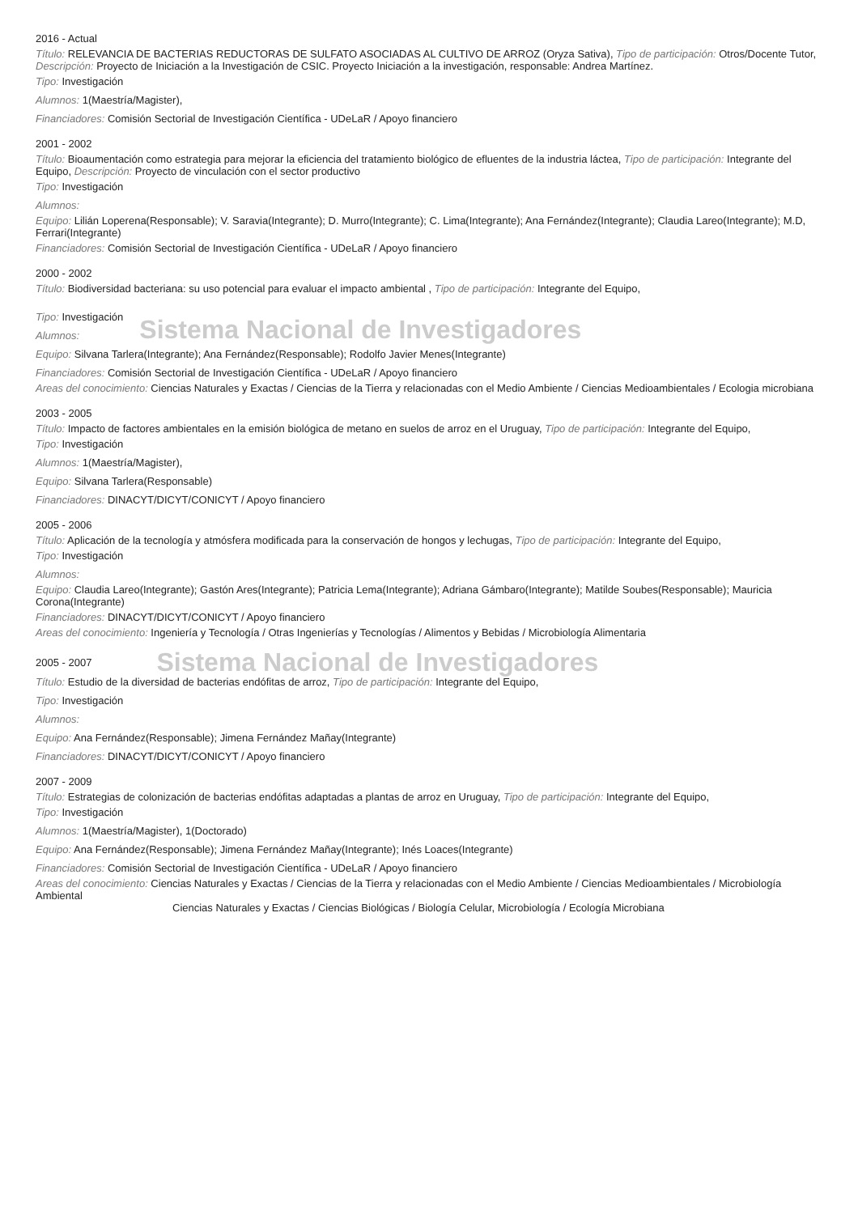2016 - Actual
Título: RELEVANCIA DE BACTERIAS REDUCTORAS DE SULFATO ASOCIADAS AL CULTIVO DE ARROZ (Oryza Sativa), Tipo de participación: Otros/Docente Tutor, Descripción: Proyecto de Iniciación a la Investigación de CSIC. Proyecto Iniciación a la investigación, responsable: Andrea Martínez.
Tipo: Investigación
Alumnos: 1(Maestría/Magister),
Financiadores: Comisión Sectorial de Investigación Científica - UDeLaR / Apoyo financiero
2001 - 2002
Título: Bioaumentación como estrategia para mejorar la eficiencia del tratamiento biológico de efluentes de la industria láctea, Tipo de participación: Integrante del Equipo, Descripción: Proyecto de vinculación con el sector productivo
Tipo: Investigación
Alumnos:
Equipo: Lilián Loperena(Responsable); V. Saravia(Integrante); D. Murro(Integrante); C. Lima(Integrante); Ana Fernández(Integrante); Claudia Lareo(Integrante); M.D, Ferrari(Integrante)
Financiadores: Comisión Sectorial de Investigación Científica - UDeLaR / Apoyo financiero
2000 - 2002
Título: Biodiversidad bacteriana: su uso potencial para evaluar el impacto ambiental , Tipo de participación: Integrante del Equipo,
Tipo: Investigación
Alumnos:
Sistema Nacional de Investigadores
Equipo: Silvana Tarlera(Integrante); Ana Fernández(Responsable); Rodolfo Javier Menes(Integrante)
Financiadores: Comisión Sectorial de Investigación Científica - UDeLaR / Apoyo financiero
Areas del conocimiento: Ciencias Naturales y Exactas / Ciencias de la Tierra y relacionadas con el Medio Ambiente / Ciencias Medioambientales / Ecologia microbiana
2003 - 2005
Título: Impacto de factores ambientales en la emisión biológica de metano en suelos de arroz en el Uruguay, Tipo de participación: Integrante del Equipo,
Tipo: Investigación
Alumnos: 1(Maestría/Magister),
Equipo: Silvana Tarlera(Responsable)
Financiadores: DINACYT/DICYT/CONICYT / Apoyo financiero
2005 - 2006
Título: Aplicación de la tecnología y atmósfera modificada para la conservación de hongos y lechugas, Tipo de participación: Integrante del Equipo,
Tipo: Investigación
Alumnos:
Equipo: Claudia Lareo(Integrante); Gastón Ares(Integrante); Patricia Lema(Integrante); Adriana Gámbaro(Integrante); Matilde Soubes(Responsable); Mauricia Corona(Integrante)
Financiadores: DINACYT/DICYT/CONICYT / Apoyo financiero
Areas del conocimiento: Ingeniería y Tecnología / Otras Ingenierías y Tecnologías / Alimentos y Bebidas / Microbiología Alimentaria
2005 - 2007
Sistema Nacional de Investigadores
Título: Estudio de la diversidad de bacterias endófitas de arroz, Tipo de participación: Integrante del Equipo,
Tipo: Investigación
Alumnos:
Equipo: Ana Fernández(Responsable); Jimena Fernández Mañay(Integrante)
Financiadores: DINACYT/DICYT/CONICYT / Apoyo financiero
2007 - 2009
Título: Estrategias de colonización de bacterias endófitas adaptadas a plantas de arroz en Uruguay, Tipo de participación: Integrante del Equipo,
Tipo: Investigación
Alumnos: 1(Maestría/Magister), 1(Doctorado)
Equipo: Ana Fernández(Responsable); Jimena Fernández Mañay(Integrante); Inés Loaces(Integrante)
Financiadores: Comisión Sectorial de Investigación Científica - UDeLaR / Apoyo financiero
Areas del conocimiento: Ciencias Naturales y Exactas / Ciencias de la Tierra y relacionadas con el Medio Ambiente / Ciencias Medioambientales / Microbiología Ambiental
Ciencias Naturales y Exactas / Ciencias Biológicas / Biología Celular, Microbiología / Ecología Microbiana